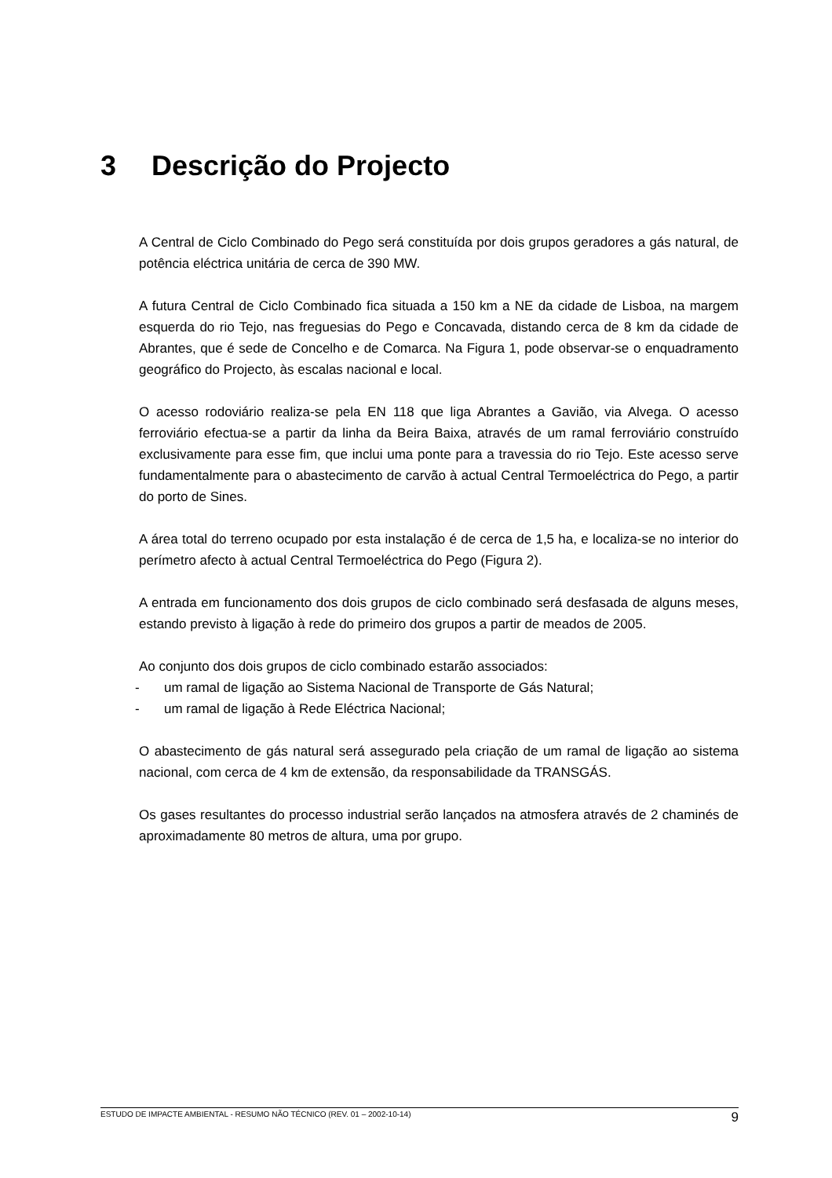3 Descrição do Projecto
A Central de Ciclo Combinado do Pego será constituída por dois grupos geradores a gás natural, de potência eléctrica unitária de cerca de 390 MW.
A futura Central de Ciclo Combinado fica situada a 150 km a NE da cidade de Lisboa, na margem esquerda do rio Tejo, nas freguesias do Pego e Concavada, distando cerca de 8 km da cidade de Abrantes, que é sede de Concelho e de Comarca. Na Figura 1, pode observar-se o enquadramento geográfico do Projecto, às escalas nacional e local.
O acesso rodoviário realiza-se pela EN 118 que liga Abrantes a Gavião, via Alvega. O acesso ferroviário efectua-se a partir da linha da Beira Baixa, através de um ramal ferroviário construído exclusivamente para esse fim, que inclui uma ponte para a travessia do rio Tejo. Este acesso serve fundamentalmente para o abastecimento de carvão à actual Central Termoeléctrica do Pego, a partir do porto de Sines.
A área total do terreno ocupado por esta instalação é de cerca de 1,5 ha, e localiza-se no interior do perímetro afecto à actual Central Termoeléctrica do Pego (Figura 2).
A entrada em funcionamento dos dois grupos de ciclo combinado será desfasada de alguns meses, estando previsto à ligação à rede do primeiro dos grupos a partir de meados de 2005.
Ao conjunto dos dois grupos de ciclo combinado estarão associados:
- um ramal de ligação ao Sistema Nacional de Transporte de Gás Natural;
- um ramal de ligação à Rede Eléctrica Nacional;
O abastecimento de gás natural será assegurado pela criação de um ramal de ligação ao sistema nacional, com cerca de 4 km de extensão, da responsabilidade da TRANSGÁS.
Os gases resultantes do processo industrial serão lançados na atmosfera através de 2 chaminés de aproximadamente 80 metros de altura, uma por grupo.
ESTUDO DE IMPACTE AMBIENTAL - RESUMO NÃO TÉCNICO (REV. 01 – 2002-10-14) 9